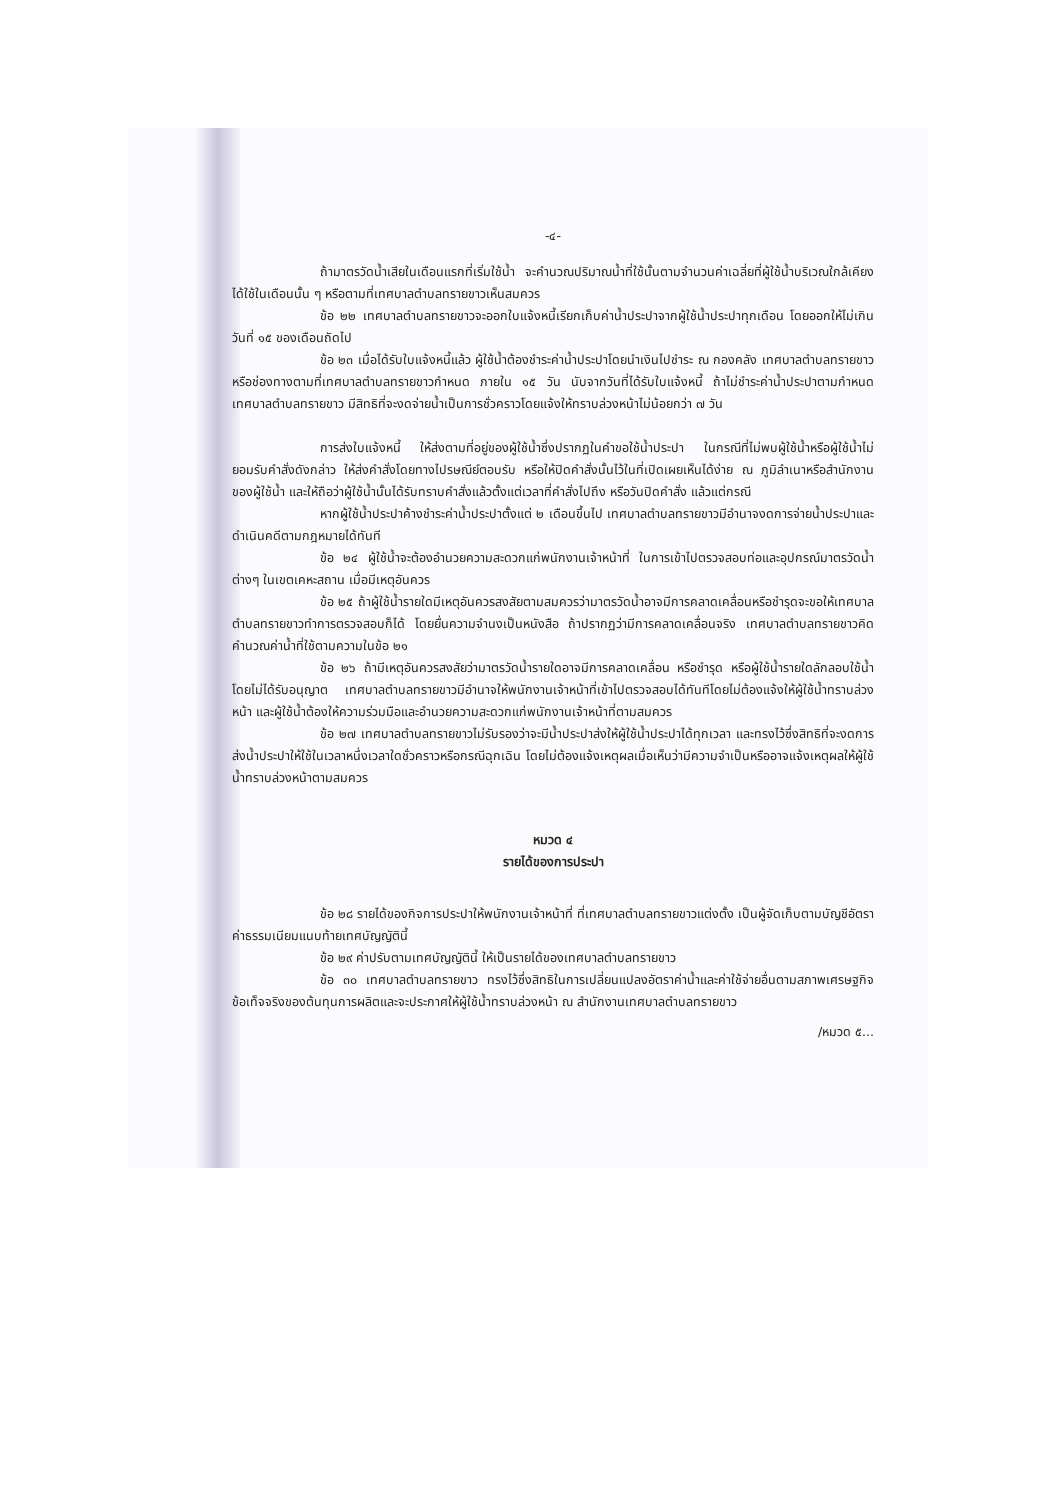-๔-
ถ้ามาตรวัดน้ำเสียในเดือนแรกที่เริ่มใช้น้ำ จะคำนวณปริมาณน้ำที่ใช้นั้นตามจำนวนค่าเฉลี่ยที่ผู้ใช้น้ำบริเวณใกล้เคียงได้ใช้ในเดือนนั้น ๆ หรือตามที่เทศบาลตำบลทรายขาวเห็นสมควร
ข้อ ๒๒ เทศบาลตำบลทรายขาวจะออกใบแจ้งหนี้เรียกเก็บค่าน้ำประปาจากผู้ใช้น้ำประปาทุกเดือน โดยออกให้ไม่เกินวันที่ ๑๕ ของเดือนถัดไป
ข้อ ๒๓ เมื่อได้รับใบแจ้งหนี้แล้ว ผู้ใช้น้ำต้องชำระค่าน้ำประปาโดยนำเงินไปชำระ ณ กองคลัง เทศบาลตำบลทรายขาว หรือช่องทางตามที่เทศบาลตำบลทรายขาวกำหนด ภายใน ๑๕ วัน นับจากวันที่ได้รับใบแจ้งหนี้ ถ้าไม่ชำระค่าน้ำประปาตามกำหนด เทศบาลตำบลทรายขาว มีสิทธิที่จะงดจ่ายน้ำเป็นการชั่วคราวโดยแจ้งให้ทราบล่วงหน้าไม่น้อยกว่า ๗ วัน
การส่งใบแจ้งหนี้ ให้ส่งตามที่อยู่ของผู้ใช้น้ำซึ่งปรากฏในคำขอใช้น้ำประปา ในกรณีที่ไม่พบผู้ใช้น้ำหรือผู้ใช้น้ำไม่ยอมรับคำสั่งดังกล่าว ให้ส่งคำสั่งโดยทางไปรษณีย์ตอบรับ หรือให้ปิดคำสั่งนั้นไว้ในที่เปิดเผยเห็นได้ง่าย ณ ภูมิลำเนาหรือสำนักงานของผู้ใช้น้ำ และให้ถือว่าผู้ใช้น้ำนั้นได้รับทราบคำสั่งแล้วตั้งแต่เวลาที่คำสั่งไปถึง หรือวันปิดคำสั่ง แล้วแต่กรณี
หากผู้ใช้น้ำประปาค้างชำระค่าน้ำประปาตั้งแต่ ๒ เดือนขึ้นไป เทศบาลตำบลทรายขาวมีอำนาจงดการจ่ายน้ำประปาและดำเนินคดีตามกฎหมายได้ทันที
ข้อ ๒๔ ผู้ใช้น้ำจะต้องอำนวยความสะดวกแก่พนักงานเจ้าหน้าที่ ในการเข้าไปตรวจสอบท่อและอุปกรณ์มาตรวัดน้ำต่างๆ ในเขตเคหะสถาน เมื่อมีเหตุอันควร
ข้อ ๒๕ ถ้าผู้ใช้น้ำรายใดมีเหตุอันควรสงสัยตามสมควรว่ามาตรวัดน้ำอาจมีการคลาดเคลื่อนหรือชำรุดจะขอให้เทศบาลตำบลทรายขาวทำการตรวจสอบก็ได้ โดยยื่นความจำนงเป็นหนังสือ ถ้าปรากฏว่ามีการคลาดเคลื่อนจริง เทศบาลตำบลทรายขาวคิดคำนวณค่าน้ำที่ใช้ตามความในข้อ ๒๑
ข้อ ๒๖ ถ้ามีเหตุอันควรสงสัยว่ามาตรวัดน้ำรายใดอาจมีการคลาดเคลื่อน หรือชำรุด หรือผู้ใช้น้ำรายใดลักลอบใช้น้ำโดยไม่ได้รับอนุญาต เทศบาลตำบลทรายขาวมีอำนาจให้พนักงานเจ้าหน้าที่เข้าไปตรวจสอบได้ทันทีโดยไม่ต้องแจ้งให้ผู้ใช้น้ำทราบล่วงหน้า และผู้ใช้น้ำต้องให้ความร่วมมือและอำนวยความสะดวกแก่พนักงานเจ้าหน้าที่ตามสมควร
ข้อ ๒๗ เทศบาลตำบลทรายขาวไม่รับรองว่าจะมีน้ำประปาส่งให้ผู้ใช้น้ำประปาได้ทุกเวลา และทรงไว้ซึ่งสิทธิที่จะงดการส่งน้ำประปาให้ใช้ในเวลาหนึ่งเวลาใดชั่วคราวหรือกรณีฉุกเฉิน โดยไม่ต้องแจ้งเหตุผลเมื่อเห็นว่ามีความจำเป็นหรืออาจแจ้งเหตุผลให้ผู้ใช้น้ำทราบล่วงหน้าตามสมควร
หมวด ๔
รายได้ของการประปา
ข้อ ๒๘ รายได้ของกิจการประปาให้พนักงานเจ้าหน้าที่ ที่เทศบาลตำบลทรายขาวแต่งตั้ง เป็นผู้จัดเก็บตามบัญชีอัตราค่าธรรมเนียมแนบท้ายเทศบัญญัตินี้
ข้อ ๒๙ ค่าปรับตามเทศบัญญัตินี้ ให้เป็นรายได้ของเทศบาลตำบลทรายขาว
ข้อ ๓๐ เทศบาลตำบลทรายขาว ทรงไว้ซึ่งสิทธิในการเปลี่ยนแปลงอัตราค่าน้ำและค่าใช้จ่ายอื่นตามสภาพเศรษฐกิจ ข้อเท็จจริงของต้นทุนการผลิตและจะประกาศให้ผู้ใช้น้ำทราบล่วงหน้า ณ สำนักงานเทศบาลตำบลทรายขาว
/หมวด ๕...